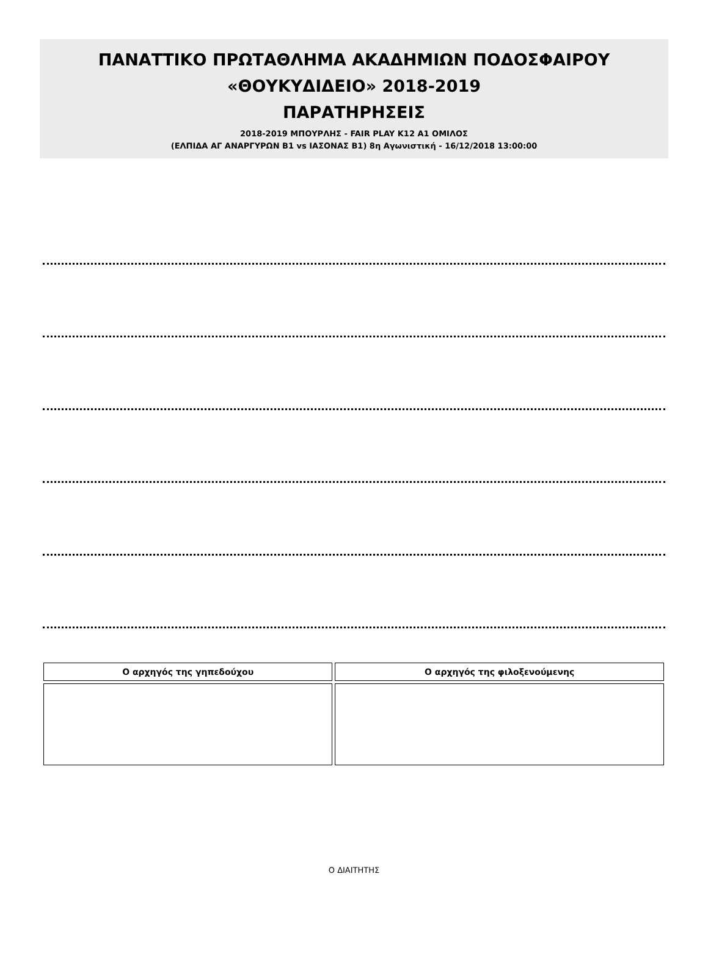ΠΑΝΑΤΤΙΚΟ ΠΡΩΤΑΘΛΗΜΑ ΑΚΑΔΗΜΙΩΝ ΠΟΔΟΣΦΑΙΡΟΥ
«ΘΟΥΚΥΔΙΔΕΙΟ» 2018-2019
ΠΑΡΑΤΗΡΗΣΕΙΣ
2018-2019 ΜΠΟΥΡΛΗΣ - FAIR PLAY Κ12 Α1 ΟΜΙΛΟΣ
(ΕΛΠΙΔΑ ΑΓ ΑΝΑΡΓΥΡΩΝ Β1 vs ΙΑΣΟΝΑΣ Β1) 8η Αγωνιστική - 16/12/2018 13:00:00
| Ο αρχηγός της γηπεδούχου | Ο αρχηγός της φιλοξενούμενης |
| --- | --- |
Ο ΔΙΑΙΤΗΤΗΣ